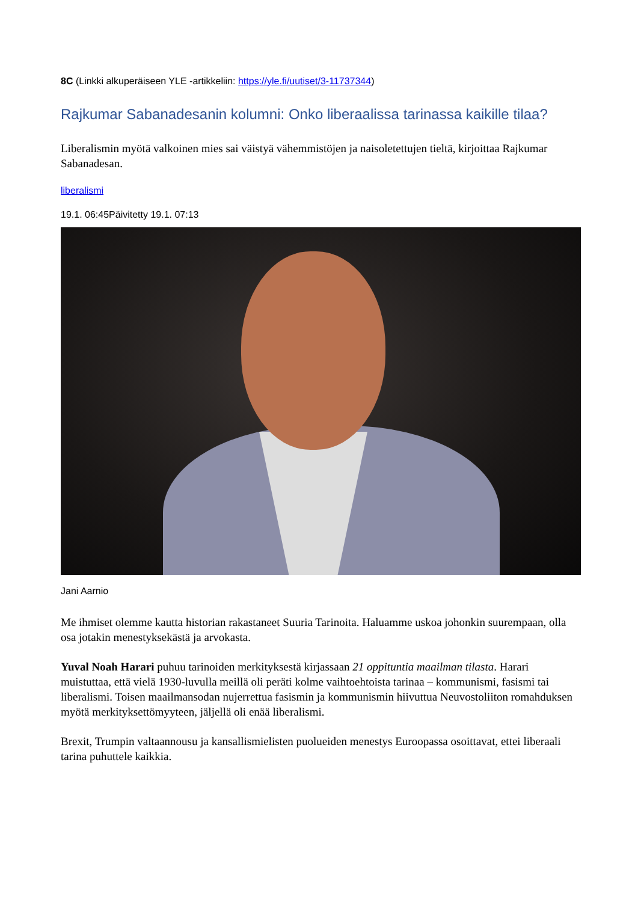8C (Linkki alkuperäiseen YLE -artikkeliin: https://yle.fi/uutiset/3-11737344)
Rajkumar Sabanadesanin kolumni: Onko liberaalissa tarinassa kaikille tilaa?
Liberalismin myötä valkoinen mies sai väistyä vähemmistöjen ja naisoletettujen tieltä, kirjoittaa Rajkumar Sabanadesan.
liberalismi
19.1. 06:45Päivitetty 19.1. 07:13
Jani Aarnio
Me ihmiset olemme kautta historian rakastaneet Suuria Tarinoita. Haluamme uskoa johonkin suurempaan, olla osa jotakin menestyksekästä ja arvokasta.
Yuval Noah Harari puhuu tarinoiden merkityksestä kirjassaan 21 oppituntia maailman tilasta. Harari muistuttaa, että vielä 1930-luvulla meillä oli peräti kolme vaihtoehtoista tarinaa – kommunismi, fasismi tai liberalismi. Toisen maailmansodan nujerrettua fasismin ja kommunismin hiivuttua Neuvostoliiton romahduksen myötä merkityksettömyyteen, jäljellä oli enää liberalismi.
Brexit, Trumpin valtaannousu ja kansallismielisten puolueiden menestys Euroopassa osoittavat, ettei liberaali tarina puhuttele kaikkia.